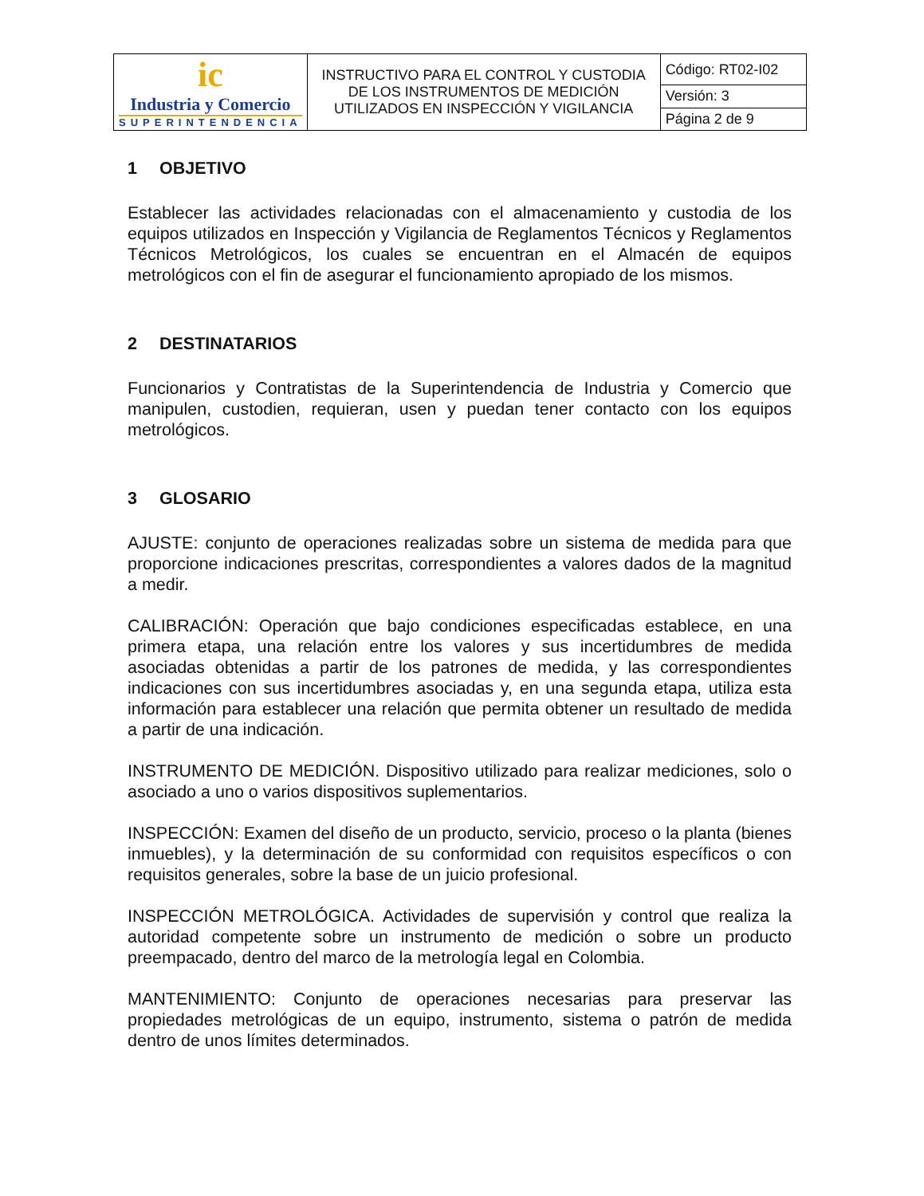| ic Industria y Comercio SUPERINTENDENCIA | INSTRUCTIVO PARA EL CONTROL Y CUSTODIA DE LOS INSTRUMENTOS DE MEDICIÓN UTILIZADOS EN INSPECCIÓN Y VIGILANCIA | Código: RT02-I02 |
| | | Versión: 3 |
| | | Página 2 de 9 |
1 OBJETIVO
Establecer las actividades relacionadas con el almacenamiento y custodia de los equipos utilizados en Inspección y Vigilancia de Reglamentos Técnicos y Reglamentos Técnicos Metrológicos, los cuales se encuentran en el Almacén de equipos metrológicos con el fin de asegurar el funcionamiento apropiado de los mismos.
2 DESTINATARIOS
Funcionarios y Contratistas de la Superintendencia de Industria y Comercio que manipulen, custodien, requieran, usen y puedan tener contacto con los equipos metrológicos.
3 GLOSARIO
AJUSTE: conjunto de operaciones realizadas sobre un sistema de medida para que proporcione indicaciones prescritas, correspondientes a valores dados de la magnitud a medir.
CALIBRACIÓN: Operación que bajo condiciones especificadas establece, en una primera etapa, una relación entre los valores y sus incertidumbres de medida asociadas obtenidas a partir de los patrones de medida, y las correspondientes indicaciones con sus incertidumbres asociadas y, en una segunda etapa, utiliza esta información para establecer una relación que permita obtener un resultado de medida a partir de una indicación.
INSTRUMENTO DE MEDICIÓN. Dispositivo utilizado para realizar mediciones, solo o asociado a uno o varios dispositivos suplementarios.
INSPECCIÓN: Examen del diseño de un producto, servicio, proceso o la planta (bienes inmuebles), y la determinación de su conformidad con requisitos específicos o con requisitos generales, sobre la base de un juicio profesional.
INSPECCIÓN METROLÓGICA. Actividades de supervisión y control que realiza la autoridad competente sobre un instrumento de medición o sobre un producto preempacado, dentro del marco de la metrología legal en Colombia.
MANTENIMIENTO: Conjunto de operaciones necesarias para preservar las propiedades metrológicas de un equipo, instrumento, sistema o patrón de medida dentro de unos límites determinados.